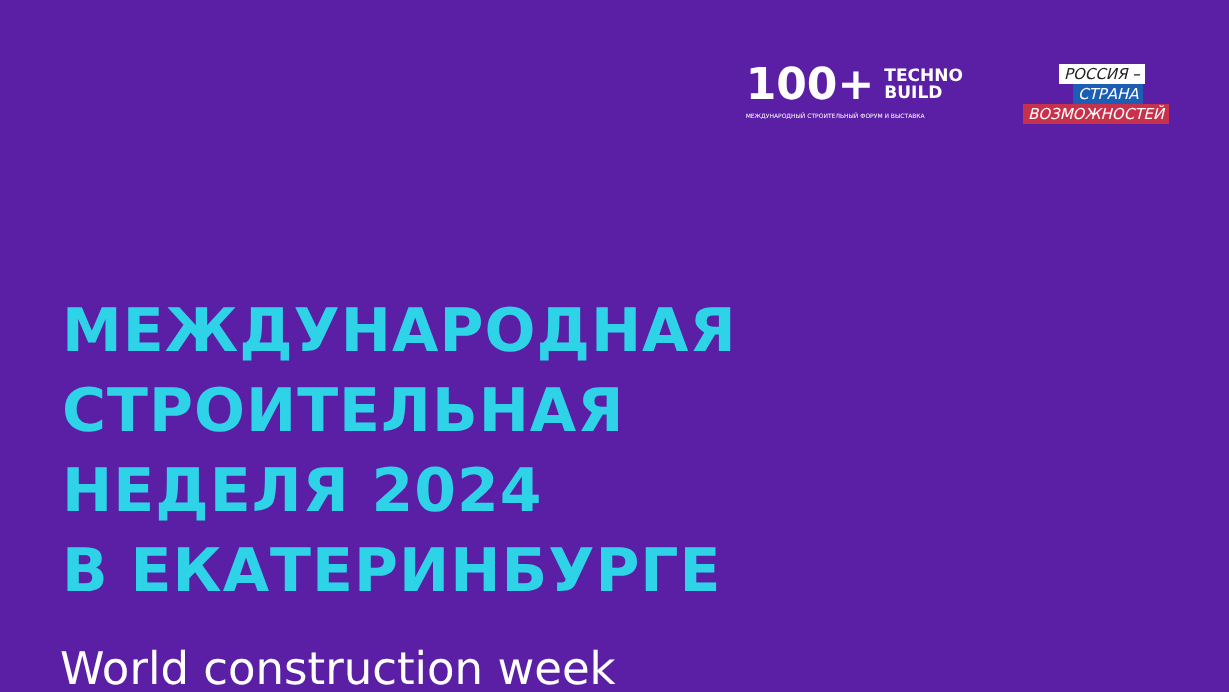100+
TECHNO
BUILD
МЕЖДУНАРОДНЫЙ СТРОИТЕЛЬНЫЙ ФОРУМ И ВЫСТАВКА
РОССИЯ –
СТРАНА
ВОЗМОЖНОСТЕЙ
МЕЖДУНАРОДНАЯ
СТРОИТЕЛЬНАЯ
НЕДЕЛЯ 2024
В ЕКАТЕРИНБУРГЕ
World construction week